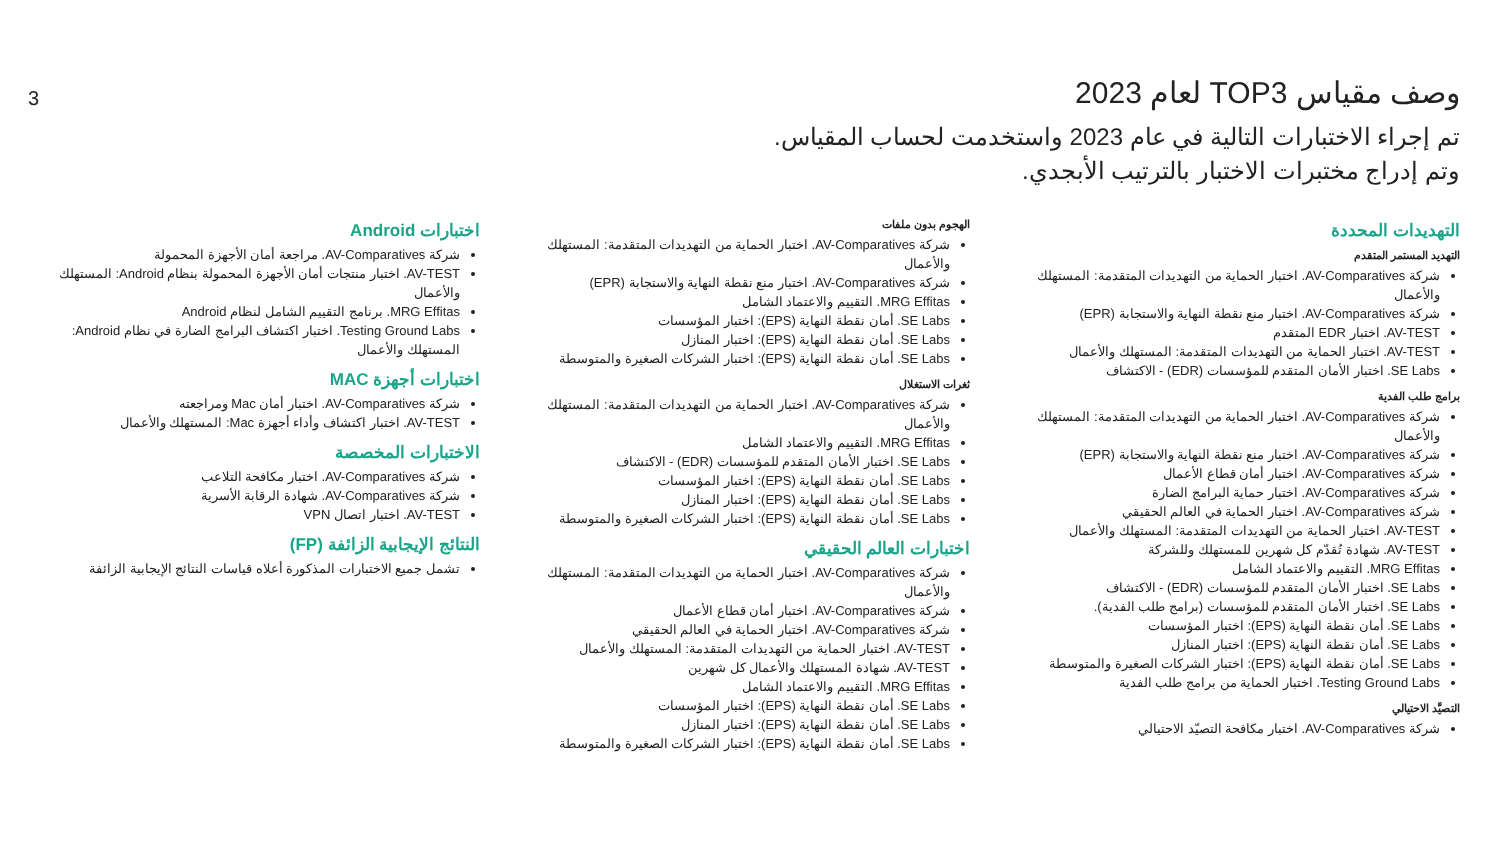وصف مقياس TOP3 لعام 2023
3
تم إجراء الاختبارات التالية في عام 2023 واستخدمت لحساب المقياس.
وتم إدراج مختبرات الاختبار بالترتيب الأبجدي.
التهديدات المحددة
التهديد المستمر المتقدم
شركة AV-Comparatives. اختبار الحماية من التهديدات المتقدمة: المستهلك والأعمال
شركة AV-Comparatives. اختبار منع نقطة النهاية والاستجابة (EPR)
AV-TEST. اختبار EDR المتقدم
AV-TEST. اختبار الحماية من التهديدات المتقدمة: المستهلك والأعمال
SE Labs. اختبار الأمان المتقدم للمؤسسات (EDR) - الاكتشاف
برامج طلب الفدية
شركة AV-Comparatives. اختبار الحماية من التهديدات المتقدمة: المستهلك والأعمال
شركة AV-Comparatives. اختبار منع نقطة النهاية والاستجابة (EPR)
شركة AV-Comparatives. اختبار أمان قطاع الأعمال
شركة AV-Comparatives. اختبار حماية البرامج الضارة
شركة AV-Comparatives. اختبار الحماية في العالم الحقيقي
AV-TEST. اختبار الحماية من التهديدات المتقدمة: المستهلك والأعمال
AV-TEST. شهادة تُقدّم كل شهرين للمستهلك وللشركة
MRG Effitas. التقييم والاعتماد الشامل
SE Labs. اختبار الأمان المتقدم للمؤسسات (EDR) - الاكتشاف
SE Labs. اختبار الأمان المتقدم للمؤسسات (برامج طلب الفدية).
SE Labs. أمان نقطة النهاية (EPS): اختبار المؤسسات
SE Labs. أمان نقطة النهاية (EPS): اختبار المنازل
SE Labs. أمان نقطة النهاية (EPS): اختبار الشركات الصغيرة والمتوسطة
Testing Ground Labs. اختبار الحماية من برامج طلب الفدية
التصيَّد الاحتيالي
شركة AV-Comparatives. اختبار مكافحة التصيّد الاحتيالي
الهجوم بدون ملفات
شركة AV-Comparatives. اختبار الحماية من التهديدات المتقدمة: المستهلك والأعمال
شركة AV-Comparatives. اختبار منع نقطة النهاية والاستجابة (EPR)
MRG Effitas. التقييم والاعتماد الشامل
SE Labs. أمان نقطة النهاية (EPS): اختبار المؤسسات
SE Labs. أمان نقطة النهاية (EPS): اختبار المنازل
SE Labs. أمان نقطة النهاية (EPS): اختبار الشركات الصغيرة والمتوسطة
ثغرات الاستغلال
شركة AV-Comparatives. اختبار الحماية من التهديدات المتقدمة: المستهلك والأعمال
MRG Effitas. التقييم والاعتماد الشامل
SE Labs. اختبار الأمان المتقدم للمؤسسات (EDR) - الاكتشاف
SE Labs. أمان نقطة النهاية (EPS): اختبار المؤسسات
SE Labs. أمان نقطة النهاية (EPS): اختبار المنازل
SE Labs. أمان نقطة النهاية (EPS): اختبار الشركات الصغيرة والمتوسطة
اختبارات العالم الحقيقي
شركة AV-Comparatives. اختبار الحماية من التهديدات المتقدمة: المستهلك والأعمال
شركة AV-Comparatives. اختبار أمان قطاع الأعمال
شركة AV-Comparatives. اختبار الحماية في العالم الحقيقي
AV-TEST. اختبار الحماية من التهديدات المتقدمة: المستهلك والأعمال
AV-TEST. شهادة المستهلك والأعمال كل شهرين
MRG Effitas. التقييم والاعتماد الشامل
SE Labs. أمان نقطة النهاية (EPS): اختبار المؤسسات
SE Labs. أمان نقطة النهاية (EPS): اختبار المنازل
SE Labs. أمان نقطة النهاية (EPS): اختبار الشركات الصغيرة والمتوسطة
اختبارات Android
شركة AV-Comparatives. مراجعة أمان الأجهزة المحمولة
AV-TEST. اختبار منتجات أمان الأجهزة المحمولة بنظام Android: المستهلك والأعمال
MRG Effitas. برنامج التقييم الشامل لنظام Android
Testing Ground Labs. اختبار اكتشاف البرامج الضارة في نظام Android: المستهلك والأعمال
اختبارات أجهزة MAC
شركة AV-Comparatives. اختبار أمان Mac ومراجعته
AV-TEST. اختبار اكتشاف وأداء أجهزة Mac: المستهلك والأعمال
الاختبارات المخصصة
شركة AV-Comparatives. اختبار مكافحة التلاعب
شركة AV-Comparatives. شهادة الرقابة الأسرية
AV-TEST. اختبار اتصال VPN
النتائج الإيجابية الزائفة (FP)
تشمل جميع الاختبارات المذكورة أعلاه قياسات النتائج الإيجابية الزائفة